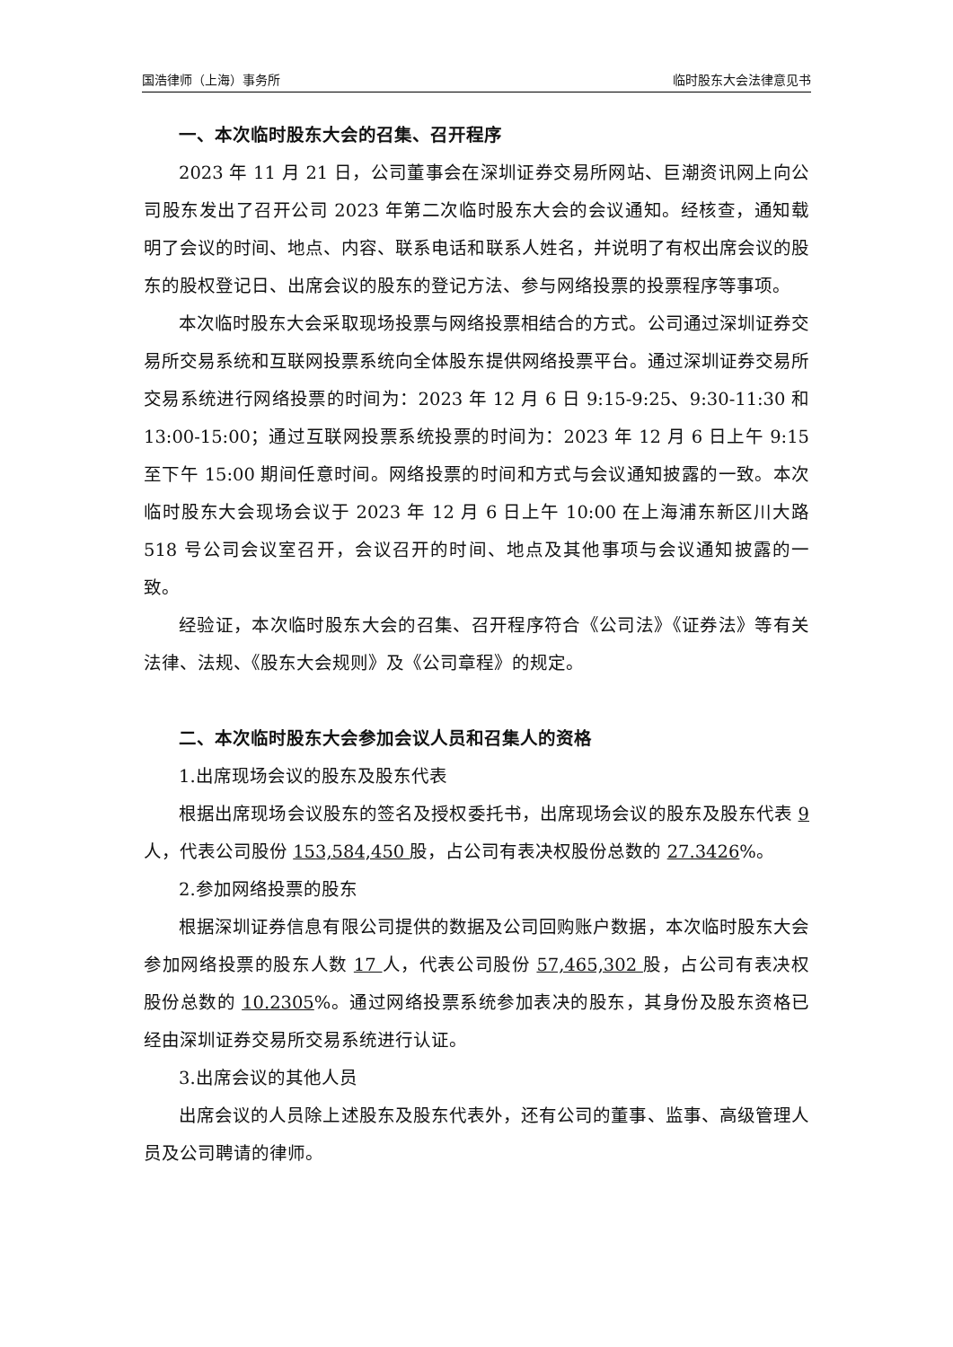国浩律师（上海）事务所 临时股东大会法律意见书
一、本次临时股东大会的召集、召开程序
2023 年 11 月 21 日，公司董事会在深圳证券交易所网站、巨潮资讯网上向公司股东发出了召开公司 2023 年第二次临时股东大会的会议通知。经核查，通知载明了会议的时间、地点、内容、联系电话和联系人姓名，并说明了有权出席会议的股东的股权登记日、出席会议的股东的登记方法、参与网络投票的投票程序等事项。
本次临时股东大会采取现场投票与网络投票相结合的方式。公司通过深圳证券交易所交易系统和互联网投票系统向全体股东提供网络投票平台。通过深圳证券交易所交易系统进行网络投票的时间为：2023 年 12 月 6 日 9:15-9:25、9:30-11:30 和 13:00-15:00；通过互联网投票系统投票的时间为：2023 年 12 月 6 日上午 9:15 至下午 15:00 期间任意时间。网络投票的时间和方式与会议通知披露的一致。本次临时股东大会现场会议于 2023 年 12 月 6 日上午 10:00 在上海浦东新区川大路 518 号公司会议室召开，会议召开的时间、地点及其他事项与会议通知披露的一致。
经验证，本次临时股东大会的召集、召开程序符合《公司法》《证券法》等有关法律、法规、《股东大会规则》及《公司章程》的规定。
二、本次临时股东大会参加会议人员和召集人的资格
1.出席现场会议的股东及股东代表
根据出席现场会议股东的签名及授权委托书，出席现场会议的股东及股东代表 9 人，代表公司股份 153,584,450 股，占公司有表决权股份总数的 27.3426%。
2.参加网络投票的股东
根据深圳证券信息有限公司提供的数据及公司回购账户数据，本次临时股东大会参加网络投票的股东人数 17 人，代表公司股份 57,465,302 股，占公司有表决权股份总数的 10.2305%。通过网络投票系统参加表决的股东，其身份及股东资格已经由深圳证券交易所交易系统进行认证。
3.出席会议的其他人员
出席会议的人员除上述股东及股东代表外，还有公司的董事、监事、高级管理人员及公司聘请的律师。